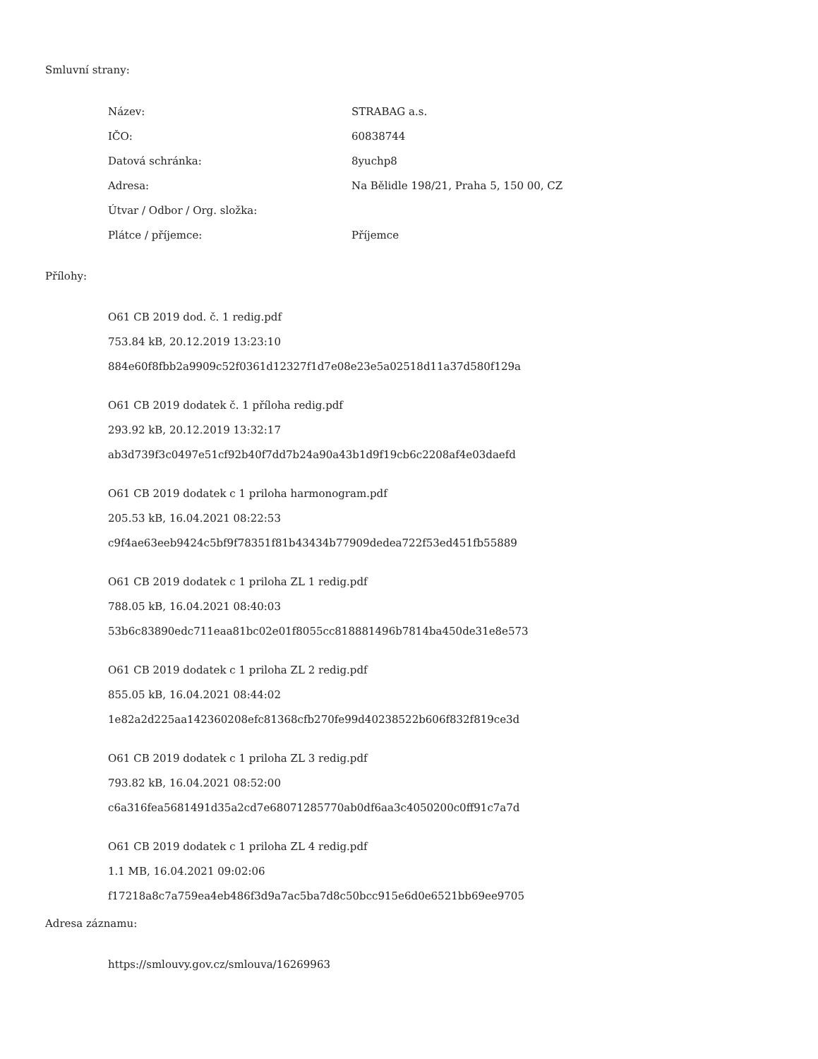Smluvní strany:
| Název: | STRABAG a.s. |
| IČO: | 60838744 |
| Datová schránka: | 8yuchp8 |
| Adresa: | Na Bělidle 198/21, Praha 5, 150 00, CZ |
| Útvar / Odbor / Org. složka: | |
| Plátce / příjemce: | Příjemce |
Přílohy:
O61 CB 2019 dod. č. 1 redig.pdf
753.84 kB, 20.12.2019 13:23:10
884e60f8fbb2a9909c52f0361d12327f1d7e08e23e5a02518d11a37d580f129a
O61 CB 2019 dodatek č. 1 příloha redig.pdf
293.92 kB, 20.12.2019 13:32:17
ab3d739f3c0497e51cf92b40f7dd7b24a90a43b1d9f19cb6c2208af4e03daefd
O61 CB 2019 dodatek c 1 priloha harmonogram.pdf
205.53 kB, 16.04.2021 08:22:53
c9f4ae63eeb9424c5bf9f78351f81b43434b77909dedea722f53ed451fb55889
O61 CB 2019 dodatek c 1 priloha ZL 1 redig.pdf
788.05 kB, 16.04.2021 08:40:03
53b6c83890edc711eaa81bc02e01f8055cc818881496b7814ba450de31e8e573
O61 CB 2019 dodatek c 1 priloha ZL 2 redig.pdf
855.05 kB, 16.04.2021 08:44:02
1e82a2d225aa142360208efc81368cfb270fe99d40238522b606f832f819ce3d
O61 CB 2019 dodatek c 1 priloha ZL 3 redig.pdf
793.82 kB, 16.04.2021 08:52:00
c6a316fea5681491d35a2cd7e68071285770ab0df6aa3c4050200c0ff91c7a7d
O61 CB 2019 dodatek c 1 priloha ZL 4 redig.pdf
1.1 MB, 16.04.2021 09:02:06
f17218a8c7a759ea4eb486f3d9a7ac5ba7d8c50bcc915e6d0e6521bb69ee9705
Adresa záznamu:
https://smlouvy.gov.cz/smlouva/16269963